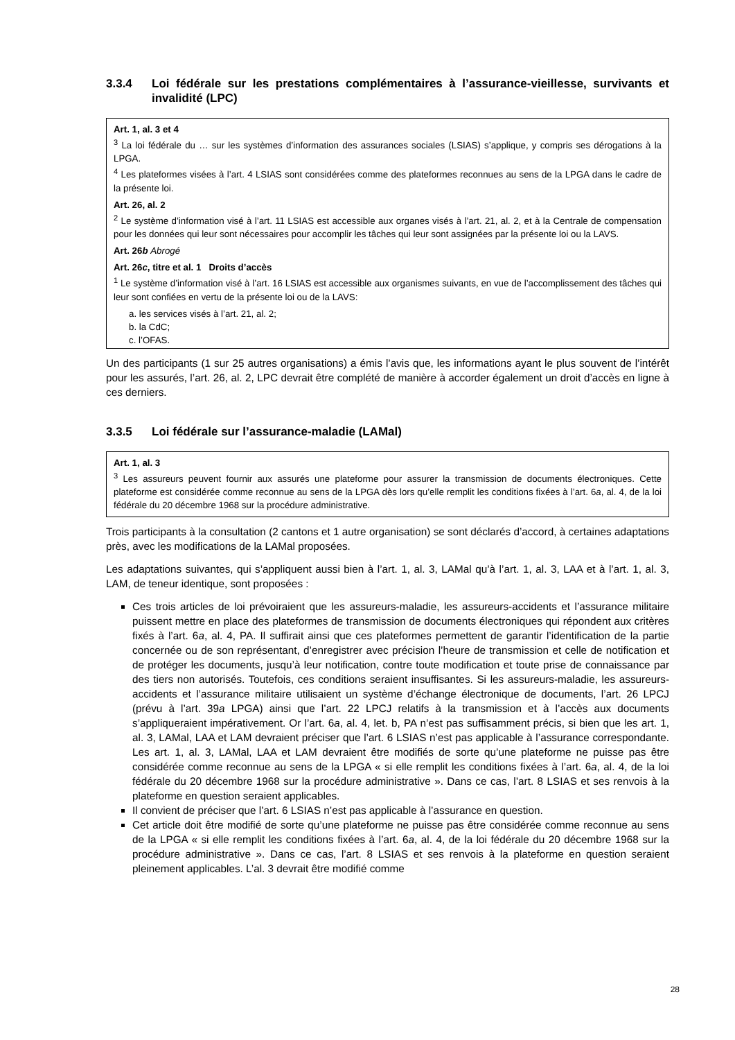3.3.4 Loi fédérale sur les prestations complémentaires à l’assurance-vieillesse, survivants et invalidité (LPC)
Art. 1, al. 3 et 4
<sup>3</sup> La loi fédérale du … sur les systèmes d’information des assurances sociales (LSIAS) s’applique, y compris ses dérogations à la LPGA.
<sup>4</sup> Les plateformes visées à l’art. 4 LSIAS sont considérées comme des plateformes reconnues au sens de la LPGA dans le cadre de la présente loi.
Art. 26, al. 2
<sup>2</sup> Le système d’information visé à l’art. 11 LSIAS est accessible aux organes visés à l’art. 21, al. 2, et à la Centrale de compensation pour les données qui leur sont nécessaires pour accomplir les tâches qui leur sont assignées par la présente loi ou la LAVS.
Art. 26b Abrogé
Art. 26c, titre et al. 1 Droits d’accès
<sup>1</sup> Le système d’information visé à l’art. 16 LSIAS est accessible aux organismes suivants, en vue de l’accomplissement des tâches qui leur sont confiées en vertu de la présente loi ou de la LAVS:
a. les services visés à l’art. 21, al. 2;
b. la CdC;
c. l’OFAS.
Un des participants (1 sur 25 autres organisations) a émis l’avis que, les informations ayant le plus souvent de l’intérêt pour les assurés, l’art. 26, al. 2, LPC devrait être complété de manière à accorder également un droit d’accès en ligne à ces derniers.
3.3.5 Loi fédérale sur l’assurance-maladie (LAMal)
Art. 1, al. 3
<sup>3</sup> Les assureurs peuvent fournir aux assurés une plateforme pour assurer la transmission de documents électroniques. Cette plateforme est considérée comme reconnue au sens de la LPGA dès lors qu’elle remplit les conditions fixées à l’art. 6a, al. 4, de la loi fédérale du 20 décembre 1968 sur la procédure administrative.
Trois participants à la consultation (2 cantons et 1 autre organisation) se sont déclarés d’accord, à certaines adaptations près, avec les modifications de la LAMal proposées.
Les adaptations suivantes, qui s’appliquent aussi bien à l’art. 1, al. 3, LAMal qu’à l’art. 1, al. 3, LAA et à l’art. 1, al. 3, LAM, de teneur identique, sont proposées :
Ces trois articles de loi prévoiraient que les assureurs-maladie, les assureurs-accidents et l’assurance militaire puissent mettre en place des plateformes de transmission de documents électroniques qui répondent aux critères fixés à l’art. 6a, al. 4, PA. Il suffirait ainsi que ces plateformes permettent de garantir l’identification de la partie concernée ou de son représentant, d’enregistrer avec précision l’heure de transmission et celle de notification et de protéger les documents, jusqu’à leur notification, contre toute modification et toute prise de connaissance par des tiers non autorisés. Toutefois, ces conditions seraient insuffisantes. Si les assureurs-maladie, les assureurs-accidents et l’assurance militaire utilisaient un système d’échange électronique de documents, l’art. 26 LPCJ (prévu à l’art. 39a LPGA) ainsi que l’art. 22 LPCJ relatifs à la transmission et à l’accès aux documents s’appliqueraient impérativement. Or l’art. 6a, al. 4, let. b, PA n’est pas suffisamment précis, si bien que les art. 1, al. 3, LAMal, LAA et LAM devraient préciser que l’art. 6 LSIAS n’est pas applicable à l’assurance correspondante. Les art. 1, al. 3, LAMal, LAA et LAM devraient être modifiés de sorte qu’une plateforme ne puisse pas être considérée comme reconnue au sens de la LPGA « si elle remplit les conditions fixées à l’art. 6a, al. 4, de la loi fédérale du 20 décembre 1968 sur la procédure administrative ». Dans ce cas, l’art. 8 LSIAS et ses renvois à la plateforme en question seraient applicables.
Il convient de préciser que l’art. 6 LSIAS n’est pas applicable à l’assurance en question.
Cet article doit être modifié de sorte qu’une plateforme ne puisse pas être considérée comme reconnue au sens de la LPGA « si elle remplit les conditions fixées à l’art. 6a, al. 4, de la loi fédérale du 20 décembre 1968 sur la procédure administrative ». Dans ce cas, l’art. 8 LSIAS et ses renvois à la plateforme en question seraient pleinement applicables. L’al. 3 devrait être modifié comme
28